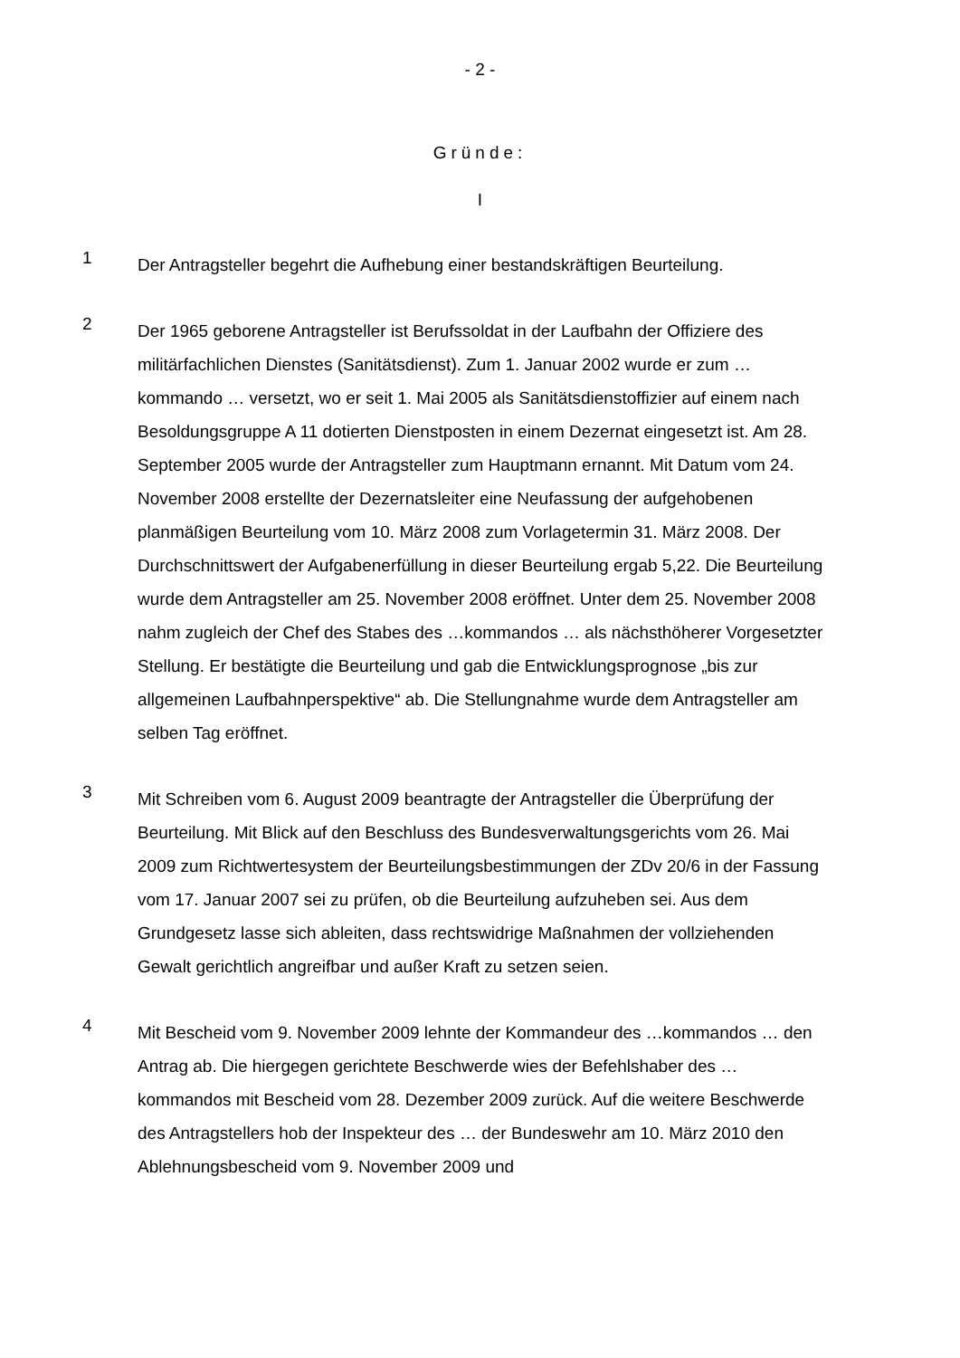- 2 -
Gründe:
I
1
Der Antragsteller begehrt die Aufhebung einer bestandskräftigen Beurteilung.
2
Der 1965 geborene Antragsteller ist Berufssoldat in der Laufbahn der Offiziere des militärfachlichen Dienstes (Sanitätsdienst). Zum 1. Januar 2002 wurde er zum …kommando … versetzt, wo er seit 1. Mai 2005 als Sanitätsdienstoffizier auf einem nach Besoldungsgruppe A 11 dotierten Dienstposten in einem Dezernat eingesetzt ist. Am 28. September 2005 wurde der Antragsteller zum Hauptmann ernannt. Mit Datum vom 24. November 2008 erstellte der Dezernatsleiter eine Neufassung der aufgehobenen planmäßigen Beurteilung vom 10. März 2008 zum Vorlagetermin 31. März 2008. Der Durchschnittswert der Aufgabenerfüllung in dieser Beurteilung ergab 5,22. Die Beurteilung wurde dem Antragsteller am 25. November 2008 eröffnet. Unter dem 25. November 2008 nahm zugleich der Chef des Stabes des …kommandos … als nächsthöherer Vorgesetzter Stellung. Er bestätigte die Beurteilung und gab die Entwicklungsprognose „bis zur allgemeinen Laufbahnperspektive“ ab. Die Stellungnahme wurde dem Antragsteller am selben Tag eröffnet.
3
Mit Schreiben vom 6. August 2009 beantragte der Antragsteller die Überprüfung der Beurteilung. Mit Blick auf den Beschluss des Bundesverwaltungsgerichts vom 26. Mai 2009 zum Richtwertesystem der Beurteilungsbestimmungen der ZDv 20/6 in der Fassung vom 17. Januar 2007 sei zu prüfen, ob die Beurteilung aufzuheben sei. Aus dem Grundgesetz lasse sich ableiten, dass rechtswidrige Maßnahmen der vollziehenden Gewalt gerichtlich angreifbar und außer Kraft zu setzen seien.
4
Mit Bescheid vom 9. November 2009 lehnte der Kommandeur des …kommandos … den Antrag ab. Die hiergegen gerichtete Beschwerde wies der Befehlshaber des …kommandos mit Bescheid vom 28. Dezember 2009 zurück. Auf die weitere Beschwerde des Antragstellers hob der Inspekteur des … der Bundeswehr am 10. März 2010 den Ablehnungsbescheid vom 9. November 2009 und